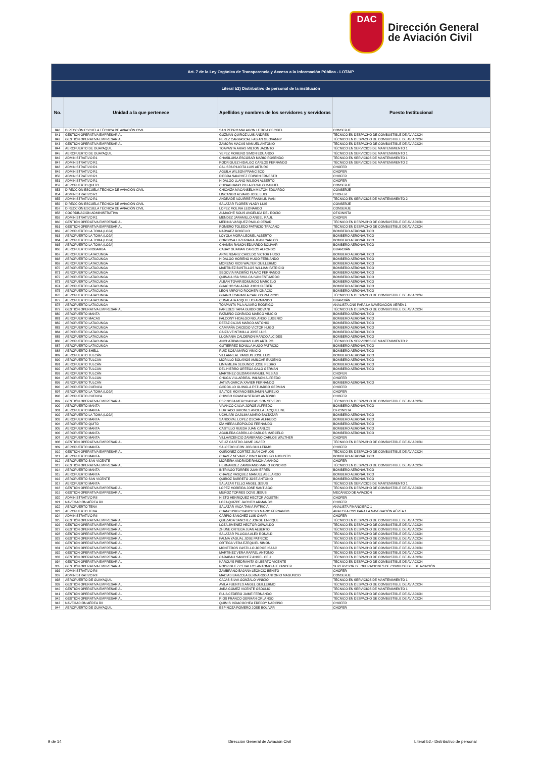DAC
Dirección General
de Aviación Civil
| Art. 7 de la Ley Orgánica de Transparencia y Acceso a la Información Pública - LOTAIP | | | |
| Literal b2) Distributivo de personal de la institución | | | |
| No. | Unidad a la que pertenece | Apellidos y nombres de los servidores y servidoras | Puesto Institucional |
| 840 | DIRECCIÓN ESCUELA TÉCNICA DE AVIACIÓN CIVIL | SAN PEDRO MALAGON LETICIA CECIBEL | CONSERJE |
| 841 | GESTIÓN OPERATIVA EMPRESARIAL | GUZMAN QUIROZ LUIS ANDRES | TÉCNICO EN DESPACHO DE COMBUSTIBLE DE AVIACIÓN |
| 842 | GESTIÓN OPERATIVA EMPRESARIAL | PEREZ CARRASCAL FABIAN GEOVANNY | TÉCNICO EN DESPACHO DE COMBUSTIBLE DE AVIACIÓN |
| 843 | GESTIÓN OPERATIVA EMPRESARIAL | ZAMORA MACAS MANUEL ANTONIO | TÉCNICO EN DESPACHO DE COMBUSTIBLE DE AVIACIÓN |
| 844 | AEROPUERTO DE GUAYAQUIL | TOAPANTA ARIAS MILTON JACINTO | TÉCNICO EN SERVICIOS DE MANTENIMIENTO 1 |
| 845 | AEROPUERTO DE GUAYAQUIL | YEPEZ MORENO SIMON EDUARDO | TÉCNICO EN SERVICIOS DE MANTENIMIENTO 1 |
| 846 | ADMINISTRATIVO R1 | CHASILUISA ESCOBAR MARIO ROSENDO | TÉCNICO EN SERVICIOS DE MANTENIMIENTO 1 |
| 847 | ADMINISTRATIVO R1 | RODRIGUEZ HIDALGO CARLOS FERNANDO | TÉCNICO EN SERVICIOS DE MANTENIMIENTO 2 |
| 848 | ADMINISTRATIVO R1 | CALISPA PILICITA LUIS ARTURO | CHOFER |
| 849 | ADMINISTRATIVO R1 | AGUILA WILSON FRANCISCO | CHOFER |
| 850 | ADMINISTRATIVO R1 | PIEDRA SANCHEZ EDISON ERNESTO | CHOFER |
| 851 | ADMINISTRATIVO R1 | HIDALGO LLANO WILSON ALBERTO | CHOFER |
| 852 | AEROPUERTO QUITO | CHISAGUANO PILLAJO GALO MANUEL | CONSERJE |
| 853 | DIRECCIÓN ESCUELA TÉCNICA DE AVIACIÓN CIVIL | CHICAIZA MACANSELA MILTON EDUARDO | CONSERJE |
| 854 | ADMINISTRATIVO R1 | LINCANGO ALVARO JOSE LUIS | CHOFER |
| 855 | ADMINISTRATIVO R1 | ANDRADE AGUIRRE FRANKLIN IVAN | TÉCNICO EN SERVICIOS DE MANTENIMIENTO 2 |
| 856 | DIRECCIÓN ESCUELA TÉCNICA DE AVIACIÓN CIVIL | SALAZAR FLORES VLADY LUIS | CONSERJE |
| 857 | DIRECCIÓN ESCUELA TÉCNICA DE AVIACIÓN CIVIL | LOPEZ MOLINA LEONARDO | CONSERJE |
| 858 | COORDINACIÓN ADMINISTRATIVA | ALMACHE SOLIS ANGELICA DEL ROCIO | OFICINISTA |
| 859 | ADMINISTRATIVO R1 | MENDEZ JARAMILLO ANGEL RAUL | CHOFER |
| 860 | GESTIÓN OPERATIVA EMPRESARIAL | MEDINA VASQUEZ PAOLO CESAR | TÉCNICO EN DESPACHO DE COMBUSTIBLE DE AVIACIÓN |
| 861 | GESTIÓN OPERATIVA EMPRESARIAL | ROMERO TOLEDO PATRICIO TRAJANO | TÉCNICO EN DESPACHO DE COMBUSTIBLE DE AVIACIÓN |
| 862 | AEROPUERTO LA TOMA (LOJA) | NARVAEZ ROGELIO | BOMBERO AERONÁUTICO |
| 863 | AEROPUERTO LA TOMA (LOJA) | LOYOLA MORA LEONEL ALBERTO | BOMBERO AERONÁUTICO |
| 864 | AEROPUERTO LA TOMA (LOJA) | CORDOVA LUZURIAGA JUAN CARLOS | BOMBERO AERONÁUTICO |
| 865 | AEROPUERTO LA TOMA (LOJA) | CHAMBA RAMON EDUARDO BOLIVAR | BOMBERO AERONÁUTICO |
| 866 | AEROPUERTO RIOBAMBA | CABAY GUAMAN CARLOS ALFONSO | GUARDIÁN |
| 867 | AEROPUERTO LATACUNGA | ARMENDARIZ CAICEDO VICTOR HUGO | BOMBERO AERONÁUTICO |
| 868 | AEROPUERTO LATACUNGA | HIDALGO MORENO HUGO FERNANDO | BOMBERO AERONÁUTICO |
| 869 | AEROPUERTO LATACUNGA | MORENO RIOS WALTER GUILLERMO | BOMBERO AERONÁUTICO |
| 870 | AEROPUERTO LATACUNGA | MARTINEZ BUSTILLOS WILLIAM PATRICIO | BOMBERO AERONÁUTICO |
| 871 | AEROPUERTO LATACUNGA | SEGOVIA PAZMIÑO FLAVIO FERNANDO | BOMBERO AERONÁUTICO |
| 872 | AEROPUERTO LATACUNGA | QUINALUISA SHULCA IVAN ESTUARDO | BOMBERO AERONÁUTICO |
| 873 | AEROPUERTO LATACUNGA | ALBAN TOVAR EDMUNDO MARCELO | BOMBERO AERONÁUTICO |
| 874 | AEROPUERTO LATACUNGA | GUACHO SALAZAR JHON KLEBER | BOMBERO AERONÁUTICO |
| 875 | AEROPUERTO LATACUNGA | LEON ARROYO ROGHER IGNACIO | BOMBERO AERONÁUTICO |
| 876 | AEROPUERTO LATACUNGA | GUANO TOAPANTA CARLOS PATRICIO | TÉCNICO EN DESPACHO DE COMBUSTIBLE DE AVIACIÓN |
| 877 | AEROPUERTO LATACUNGA | CUNALATA ASQUI LUIS ARMANDO | GUARDIÁN |
| 878 | AEROPUERTO LATACUNGA | TOAPANTA PILA ALVARO RODRIGO | ANALISTA CNS PARA LA NAVEGACIÓN AÉREA 1 |
| 879 | GESTIÓN OPERATIVA EMPRESARIAL | PAREDES TAPIA GUIDO GIOVANI | TÉCNICO EN DESPACHO DE COMBUSTIBLE DE AVIACIÓN |
| 880 | AEROPUERTO MANTA | PAZMIÑO CONRADO MARCO VINICIO | BOMBERO AERONÁUTICO |
| 881 | AEROPUERTO MACAS | FALCONY HIDALGO ROLANDO EUGENIO | BOMBERO AERONÁUTICO |
| 882 | AEROPUERTO LATACUNGA | DEFAZ CAJAS MARCO ANTONIO | BOMBERO AERONÁUTICO |
| 883 | AEROPUERTO LATACUNGA | CAMPAÑA CAICEDO VICTOR HUGO | BOMBERO AERONÁUTICO |
| 884 | AEROPUERTO LATACUNGA | CAIZA VEINTIMILLA JOSE LUIS | BOMBERO AERONÁUTICO |
| 885 | AEROPUERTO LATACUNGA | LUGMANIA CALDERON MARCO ALCIDES | BOMBERO AERONÁUTICO |
| 886 | AEROPUERTO LATACUNGA | ANCHATIPAN NAVAS LUIS ARTURO | TÉCNICO EN SERVICIOS DE MANTENIMIENTO 2 |
| 887 | AEROPUERTO LATACUNGA | GUTIERREZ BONILLA HUGO PATRICIO | BOMBERO AERONÁUTICO |
| 888 | AEROPUERTO SHELL | RUIZ SOSA MARIO VINICIO | BOMBERO AERONÁUTICO |
| 889 | AEROPUERTO TULCÁN | VILLARREAL YANDUN JOSE LUIS | BOMBERO AERONÁUTICO |
| 890 | AEROPUERTO TULCÁN | MORILLO BOLAÑOS AMILCAR EUGENIO | BOMBERO AERONÁUTICO |
| 891 | AEROPUERTO TULCÁN | LIMA MEJIA SEGUNDO JOSE PEDRO | BOMBERO AERONÁUTICO |
| 892 | AEROPUERTO TULCÁN | DEL HIERRO ORTEGA GALO GERMAN | BOMBERO AERONÁUTICO |
| 893 | AEROPUERTO TULCÁN | MARTINEZ GUZMAN MANUEL MESIAS | CHOFER |
| 894 | AEROPUERTO TULCÁN | CHUGA VILLARREAL WILSON ALFREDO | CHOFER |
| 895 | AEROPUERTO TULCÁN | JATIVA GARCIA XAVIER FERNANDO | BOMBERO AERONÁUTICO |
| 896 | AEROPUERTO CUENCA | GORDILLO GUINGLA ESTUARDO GERMAN | CHOFER |
| 897 | AEROPUERTO LA TOMA (LOJA) | SALTOS MOYANO BENJAMIN AURELIO | CHOFER |
| 898 | AEROPUERTO CUENCA | CHIMBO GRANDA SERGIO ANTONIO | CHOFER |
| 899 | GESTIÓN OPERATIVA EMPRESARIAL | ESPINOZA MERCHAN WILSON SEVERO | TÉCNICO EN DESPACHO DE COMBUSTIBLE DE AVIACIÓN |
| 900 | AEROPUERTO MANTA | VIVANCO CALVA JORGE ALFREDO | BOMBERO AERONÁUTICO |
| 901 | AEROPUERTO MANTA | HURTADO BRIONES ANGELA JACQUELINE | OFICINISTA |
| 902 | AEROPUERTO LA TOMA (LOJA) | UCHUARI CAJILIMA MARIO BALTAZAR | BOMBERO AERONÁUTICO |
| 903 | AEROPUERTO MANTA | SANDOVAL LOPEZ OSCAR ALFREDO | BOMBERO AERONÁUTICO |
| 904 | AEROPUERTO QUITO | IZA VIERA LEOPOLDO FERNANDO | BOMBERO AERONÁUTICO |
| 905 | AEROPUERTO MANTA | CASTILLO RUEDA JUAN CARLOS | BOMBERO AERONÁUTICO |
| 906 | AEROPUERTO MANTA | AGUILERA CARRILLO CARLOS MARCELO | BOMBERO AERONÁUTICO |
| 907 | AEROPUERTO MANTA | VILLAVICENCIO ZAMBRANO CARLOS WALTHER | CHOFER |
| 908 | GESTIÓN OPERATIVA EMPRESARIAL | VELIZ CASTRO JAIME JAVIER | TÉCNICO EN DESPACHO DE COMBUSTIBLE DE AVIACIÓN |
| 909 | AEROPUERTO MANTA | SALCEDO LEON JOB GUILLERMO | CHOFER |
| 910 | GESTIÓN OPERATIVA EMPRESARIAL | QUIÑONEZ CORTEZ JUAN CARLOS | TÉCNICO EN DESPACHO DE COMBUSTIBLE DE AVIACIÓN |
| 911 | AEROPUERTO MANTA | CHAVEZ NEVAREZ DINO RODOLFO AUGUSTO | BOMBERO AERONÁUTICO |
| 912 | AEROPUERTO SAN VICENTE | MOREIRA ANDRADE RAMON AMANDO | CHOFER |
| 913 | GESTIÓN OPERATIVA EMPRESARIAL | HERNANDEZ ZAMBRANO MARIO HONORIO | TÉCNICO EN DESPACHO DE COMBUSTIBLE DE AVIACIÓN |
| 914 | AEROPUERTO MANTA | INTRIAGO TORRES JUAN EFREN | BOMBERO AERONÁUTICO |
| 915 | AEROPUERTO MANTA | CHAVEZ VASQUEZ MANUEL ABELARDO | BOMBERO AERONÁUTICO |
| 916 | AEROPUERTO SAN VICENTE | QUIROZ BARRETO JOSE ANTONIO | BOMBERO AERONÁUTICO |
| 917 | AEROPUERTO MANTA | SALAZAR TELLO ANGEL JESUS | TÉCNICO EN SERVICIOS DE MANTENIMIENTO 1 |
| 918 | GESTIÓN OPERATIVA EMPRESARIAL | LOPEZ MOREIRA JOSE SANTIAGO | TÉCNICO EN DESPACHO DE COMBUSTIBLE DE AVIACIÓN |
| 919 | GESTIÓN OPERATIVA EMPRESARIAL | MUÑOZ TORRES DOVE JESUS | MECÁNICO DE AVIACIÓN |
| 920 | ADMINISTRATIVO RII | NIETO HENRIQUEZ HECTOR AGUSTIN | CHOFER |
| 921 | NAVEGACIÓN AÉREA RII | LOZA QUIZPE JACINTO ARMANDO | CHOFER |
| 922 | AEROPUERTO TENA | SALAZAR VACA TANIA PATRICIA | ANALISTA FINANCIERO 1 |
| 923 | AEROPUERTO TENA | CHANCUSIG CHANCUSIG MARIO FERNANDO | ANALISTA CNS PARA LA NAVEGACIÓN AÉREA 1 |
| 924 | ADMINISTRATIVO RII | CARPIO SANCHEZ LUIS OMAR | CHOFER |
| 925 | GESTIÓN OPERATIVA EMPRESARIAL | QUEZADA SANCHEZ JORGE ENRIQUE | TÉCNICO EN DESPACHO DE COMBUSTIBLE DE AVIACIÓN |
| 926 | GESTIÓN OPERATIVA EMPRESARIAL | LOZA JIMENEZ HECTOR OSWALDO | TÉCNICO EN DESPACHO DE COMBUSTIBLE DE AVIACIÓN |
| 927 | GESTIÓN OPERATIVA EMPRESARIAL | ZHUNE ORTEGA JUAN ALBERTO | TÉCNICO EN DESPACHO DE COMBUSTIBLE DE AVIACIÓN |
| 928 | GESTIÓN OPERATIVA EMPRESARIAL | SALAZAR PILLIGUA ALEX RONALD | TÉCNICO EN DESPACHO DE COMBUSTIBLE DE AVIACIÓN |
| 929 | GESTIÓN OPERATIVA EMPRESARIAL | PALMA YAGUAL JOSE PATRICIO | TÉCNICO EN DESPACHO DE COMBUSTIBLE DE AVIACIÓN |
| 930 | GESTIÓN OPERATIVA EMPRESARIAL | ORTEGA VERA EZEQUIEL SIMON | TÉCNICO EN DESPACHO DE COMBUSTIBLE DE AVIACIÓN |
| 931 | GESTIÓN OPERATIVA EMPRESARIAL | MONTEROS CASTILLO JORGE ISAAC | TÉCNICO EN DESPACHO DE COMBUSTIBLE DE AVIACIÓN |
| 932 | GESTIÓN OPERATIVA EMPRESARIAL | MARTINEZ VERA RAFAEL ANTONIO | TÉCNICO EN DESPACHO DE COMBUSTIBLE DE AVIACIÓN |
| 933 | GESTIÓN OPERATIVA EMPRESARIAL | CARABALI SANCHEZ ANGEL CELI | TÉCNICO EN DESPACHO DE COMBUSTIBLE DE AVIACIÓN |
| 934 | GESTIÓN OPERATIVA EMPRESARIAL | KAROLYS PIEDRAHITA GILBERTO VICENTE | TÉCNICO EN DESPACHO DE COMBUSTIBLE DE AVIACIÓN |
| 935 | GESTIÓN OPERATIVA EMPRESARIAL | RODRIGUEZ CEVALLOS ANTONIO ALEXANDER | SUPERVISOR DE OPERACIONES DE COMBUSTIBLE DE AVIACIÓN |
| 936 | ADMINISTRATIVO RII | ZAMBRANO BAJAÑA LEONCIO BENITO | CHOFER |
| 937 | ADMINISTRATIVO RII | MACIAS BARZOLA BERNARDO ANTONIO MAGUNCIO | CONSERJE |
| 938 | AEROPUERTO DE GUAYAQUIL | CAJAS SILVA GONZALO VINICIO | TÉCNICO EN SERVICIOS DE MANTENIMIENTO 1 |
| 939 | GESTIÓN OPERATIVA EMPRESARIAL | AVILA FUENTES ANGEL GUILLERMO | TÉCNICO EN DESPACHO DE COMBUSTIBLE DE AVIACIÓN |
| 940 | GESTIÓN OPERATIVA EMPRESARIAL | JARA GOMEZ VICENTE OBDULIO | TÉCNICO EN SERVICIOS DE MANTENIMIENTO 1 |
| 941 | GESTIÓN OPERATIVA EMPRESARIAL | PLUA CEDEÑO JAIME FERNANDO | TÉCNICO EN DESPACHO DE COMBUSTIBLE DE AVIACIÓN |
| 942 | GESTIÓN OPERATIVA EMPRESARIAL | RIOS FRANCO GERMAN ORLANDO | TÉCNICO EN DESPACHO DE COMBUSTIBLE DE AVIACIÓN |
| 943 | NAVEGACIÓN AÉREA RII | QUIMIS INDACOCHEA FREDDY NARCISO | CHOFER |
| 944 | AEROPUERTO DE GUAYAQUIL | ESPINOZA ROMERO JOSE BOLIVAR | CHOFER |
9 de 14 Dirección General de Aviación Civil Literal b2.- Distributivo de personal